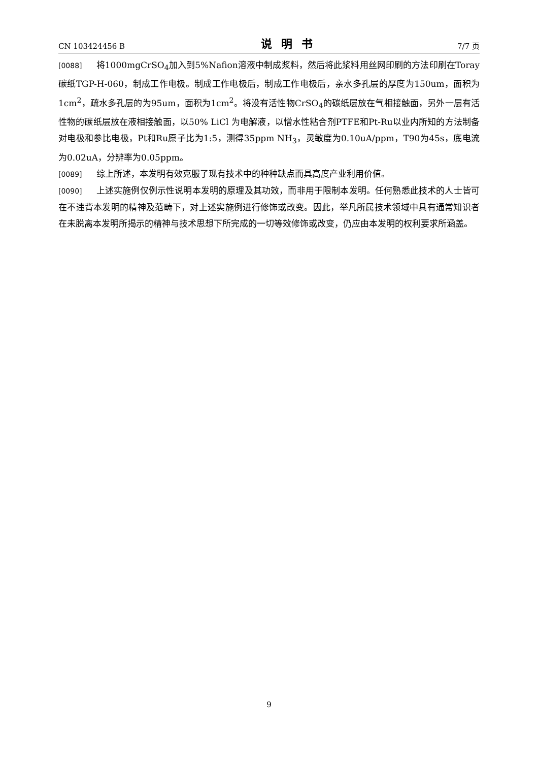CN 103424456 B 说明书 7/7 页
[0088] 将1000mgCrSO<sub>4</sub>加入到5%Nafion溶液中制成浆料，然后将此浆料用丝网印刷的方法印刷在Toray碳纸TGP-H-060，制成工作电极。制成工作电极后，制成工作电极后，亲水多孔层的厚度为150um，面积为1cm<sup>2</sup>，疏水多孔层的为95um，面积为1cm<sup>2</sup>。将没有活性物CrSO<sub>4</sub>的碳纸层放在气相接触面，另外一层有活性物的碳纸层放在液相接触面，以50% LiCl 为电解液，以憎水性粘合剂PTFE和Pt-Ru以业内所知的方法制备对电极和参比电极，Pt和Ru原子比为1:5，测得35ppm NH<sub>3</sub>，灵敏度为0.10uA/ppm，T90为45s，底电流为0.02uA，分辨率为0.05ppm。
[0089] 综上所述，本发明有效克服了现有技术中的种种缺点而具高度产业利用价值。
[0090] 上述实施例仅例示性说明本发明的原理及其功效，而非用于限制本发明。任何熟悉此技术的人士皆可在不违背本发明的精神及范畴下，对上述实施例进行修饰或改变。因此，举凡所属技术领域中具有通常知识者在未脱离本发明所揭示的精神与技术思想下所完成的一切等效修饰或改变，仍应由本发明的权利要求所涵盖。
9